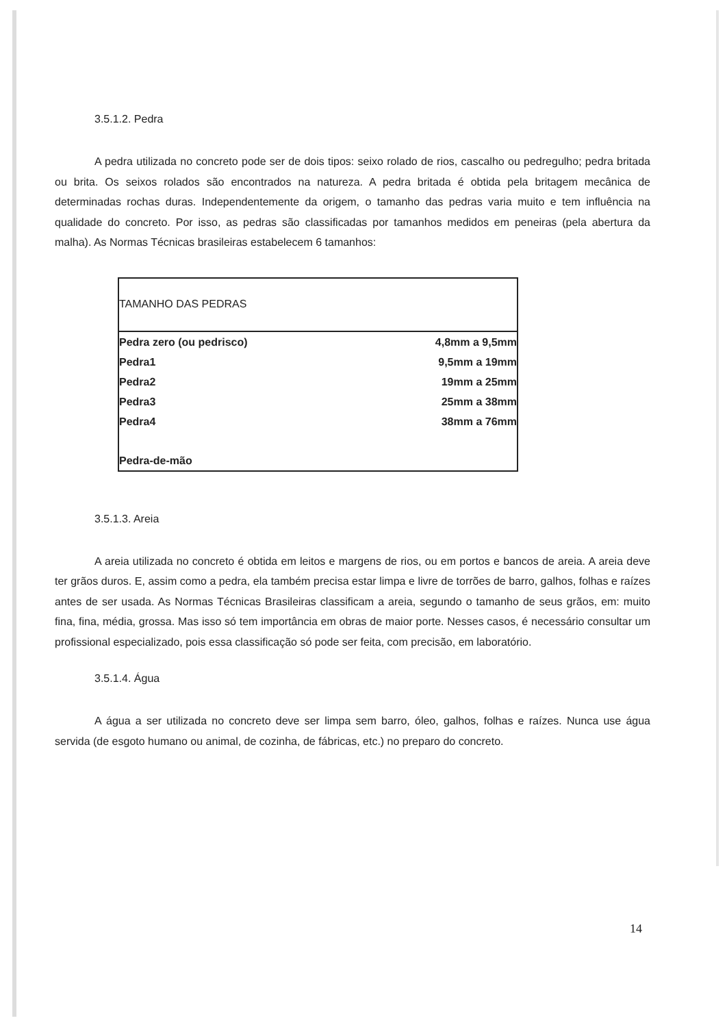3.5.1.2. Pedra
A pedra utilizada no concreto pode ser de dois tipos: seixo rolado de rios, cascalho ou pedregulho; pedra britada ou brita. Os seixos rolados são encontrados na natureza. A pedra britada é obtida pela britagem mecânica de determinadas rochas duras. Independentemente da origem, o tamanho das pedras varia muito e tem influência na qualidade do concreto. Por isso, as pedras são classificadas por tamanhos medidos em peneiras (pela abertura da malha). As Normas Técnicas brasileiras estabelecem 6 tamanhos:
| TAMANHO DAS PEDRAS | |
| --- | --- |
| Pedra zero (ou pedrisco) | 4,8mm a 9,5mm |
| Pedra1 | 9,5mm a 19mm |
| Pedra2 | 19mm a 25mm |
| Pedra3 | 25mm a 38mm |
| Pedra4 | 38mm a 76mm |
| Pedra-de-mão | |
3.5.1.3. Areia
A areia utilizada no concreto é obtida em leitos e margens de rios, ou em portos e bancos de areia. A areia deve ter grãos duros. E, assim como a pedra, ela também precisa estar limpa e livre de torrões de barro, galhos, folhas e raízes antes de ser usada. As Normas Técnicas Brasileiras classificam a areia, segundo o tamanho de seus grãos, em: muito fina, fina, média, grossa. Mas isso só tem importância em obras de maior porte. Nesses casos, é necessário consultar um profissional especializado, pois essa classificação só pode ser feita, com precisão, em laboratório.
3.5.1.4. Água
A água a ser utilizada no concreto deve ser limpa sem barro, óleo, galhos, folhas e raízes. Nunca use água servida (de esgoto humano ou animal, de cozinha, de fábricas, etc.) no preparo do concreto.
14